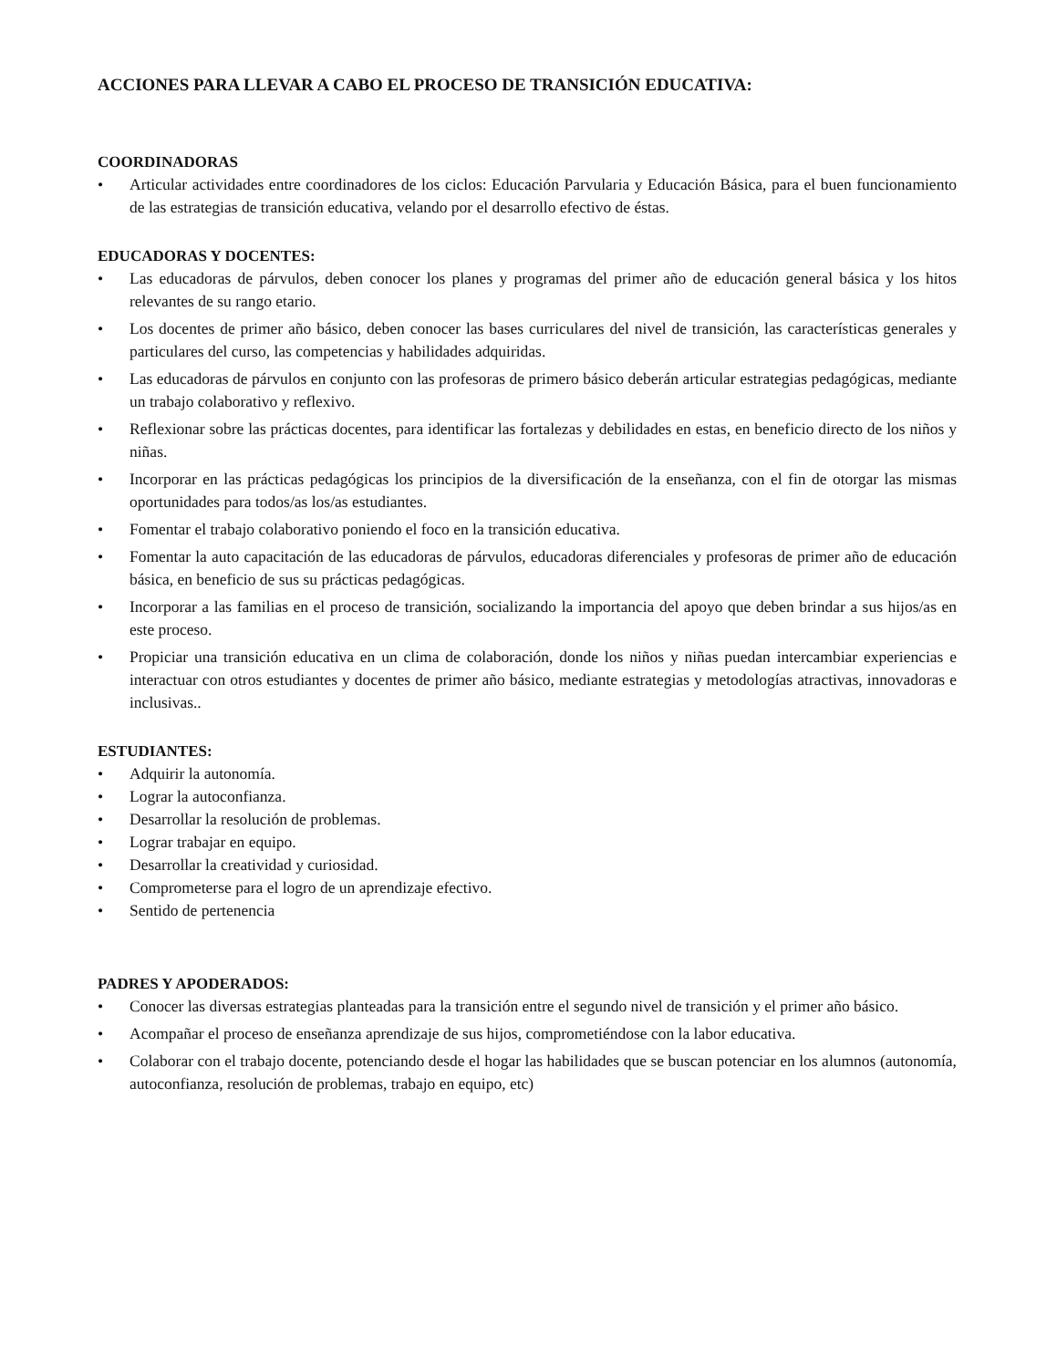ACCIONES PARA LLEVAR A CABO EL PROCESO DE TRANSICIÓN EDUCATIVA:
COORDINADORAS
• Articular actividades entre coordinadores de los ciclos: Educación Parvularia y Educación Básica, para el buen funcionamiento de las estrategias de transición educativa, velando por el desarrollo efectivo de éstas.
EDUCADORAS Y DOCENTES:
• Las educadoras de párvulos, deben conocer los planes y programas del primer año de educación general básica y los hitos relevantes de su rango etario.
• Los docentes de primer año básico, deben conocer las bases curriculares del nivel de transición, las características generales y particulares del curso, las competencias y habilidades adquiridas.
• Las educadoras de párvulos en conjunto con las profesoras de primero básico deberán articular estrategias pedagógicas, mediante un trabajo colaborativo y reflexivo.
• Reflexionar sobre las prácticas docentes, para identificar las fortalezas y debilidades en estas, en beneficio directo de los niños y niñas.
• Incorporar en las prácticas pedagógicas los principios de la diversificación de la enseñanza, con el fin de otorgar las mismas oportunidades para todos/as los/as estudiantes.
• Fomentar el trabajo colaborativo poniendo el foco en la transición educativa.
• Fomentar la auto capacitación de las educadoras de párvulos, educadoras diferenciales y profesoras de primer año de educación básica, en beneficio de sus su prácticas pedagógicas.
• Incorporar a las familias en el proceso de transición, socializando la importancia del apoyo que deben brindar a sus hijos/as en este proceso.
• Propiciar una transición educativa en un clima de colaboración, donde los niños y niñas puedan intercambiar experiencias e interactuar con otros estudiantes y docentes de primer año básico, mediante estrategias y metodologías atractivas, innovadoras e inclusivas..
ESTUDIANTES:
• Adquirir la autonomía.
• Lograr la autoconfianza.
• Desarrollar la resolución de problemas.
• Lograr trabajar en equipo.
• Desarrollar la creatividad y curiosidad.
• Comprometerse para el logro de un aprendizaje efectivo.
• Sentido de pertenencia
PADRES Y APODERADOS:
• Conocer las diversas estrategias planteadas para la transición entre el segundo nivel de transición y el primer año básico.
• Acompañar el proceso de enseñanza aprendizaje de sus hijos, comprometiéndose con la labor educativa.
• Colaborar con el trabajo docente, potenciando desde el hogar las habilidades que se buscan potenciar en los alumnos (autonomía, autoconfianza, resolución de problemas, trabajo en equipo, etc)